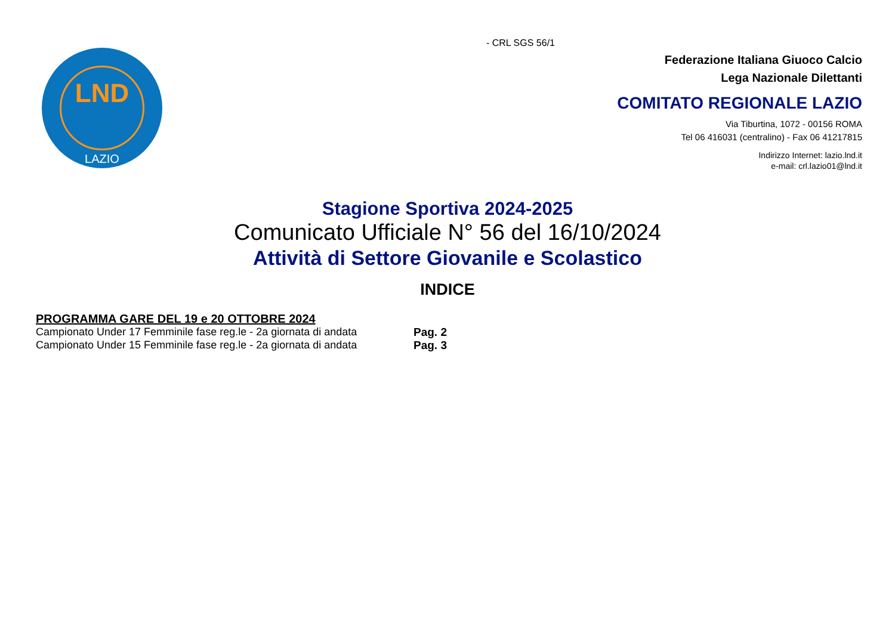LND
LAZIO
- CRL SGS 56/1
Federazione Italiana Giuoco Calcio
Lega Nazionale Dilettanti
COMITATO REGIONALE LAZIO
Via Tiburtina, 1072 - 00156 ROMA
Tel 06 416031 (centralino) - Fax 06 41217815
Indirizzo Internet: lazio.lnd.it
e-mail: crl.lazio01@lnd.it
Stagione Sportiva 2024-2025
Comunicato Ufficiale N° 56 del 16/10/2024
Attività di Settore Giovanile e Scolastico
INDICE
PROGRAMMA GARE DEL 19 e 20 OTTOBRE 2024
Campionato Under 17 Femminile fase reg.le - 2a giornata di andata Pag. 2
Campionato Under 15 Femminile fase reg.le - 2a giornata di andata Pag. 3